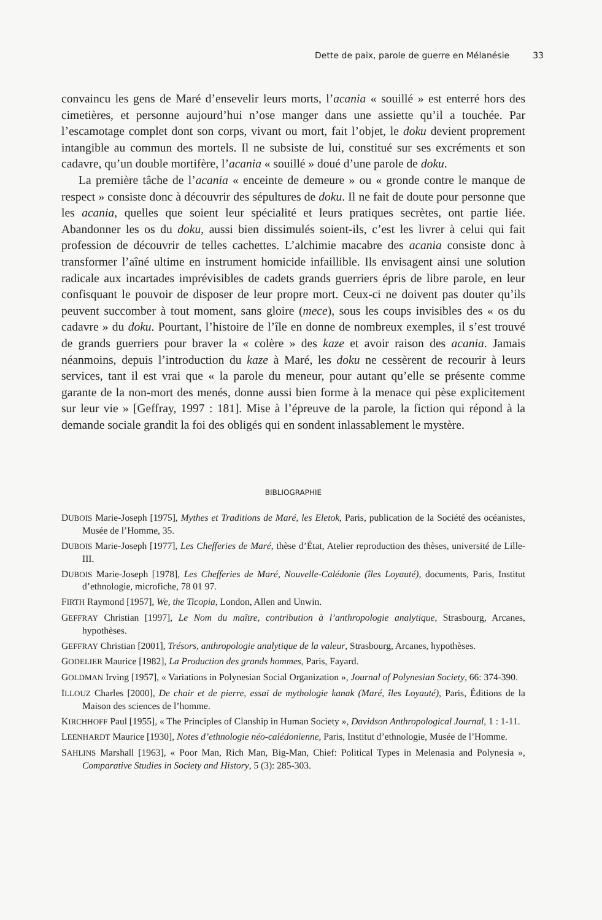Dette de paix, parole de guerre en Mélanésie 33
convaincu les gens de Maré d’ensevelir leurs morts, l’acania « souillé » est enterré hors des cimetières, et personne aujourd’hui n’ose manger dans une assiette qu’il a touchée. Par l’escamotage complet dont son corps, vivant ou mort, fait l’objet, le doku devient proprement intangible au commun des mortels. Il ne subsiste de lui, constitué sur ses excréments et son cadavre, qu’un double mortifère, l’acania « souillé » doué d’une parole de doku.
La première tâche de l’acania « enceinte de demeure » ou « gronde contre le manque de respect » consiste donc à découvrir des sépultures de doku. Il ne fait de doute pour personne que les acania, quelles que soient leur spécialité et leurs pratiques secrètes, ont partie liée. Abandonner les os du doku, aussi bien dissimulés soient-ils, c’est les livrer à celui qui fait profession de découvrir de telles cachettes. L’alchimie macabre des acania consiste donc à transformer l’aîné ultime en instrument homicide infaillible. Ils envisagent ainsi une solution radicale aux incartades imprévisibles de cadets grands guerriers épris de libre parole, en leur confisquant le pouvoir de disposer de leur propre mort. Ceux-ci ne doivent pas douter qu’ils peuvent succomber à tout moment, sans gloire (mece), sous les coups invisibles des « os du cadavre » du doku. Pourtant, l’histoire de l’île en donne de nombreux exemples, il s’est trouvé de grands guerriers pour braver la « colère » des kaze et avoir raison des acania. Jamais néanmoins, depuis l’introduction du kaze à Maré, les doku ne cessèrent de recourir à leurs services, tant il est vrai que « la parole du meneur, pour autant qu’elle se présente comme garante de la non-mort des menés, donne aussi bien forme à la menace qui pèse explicitement sur leur vie » [Geffray, 1997 : 181]. Mise à l’épreuve de la parole, la fiction qui répond à la demande sociale grandit la foi des obligés qui en sondent inlassablement le mystère.
BIBLIOGRAPHIE
DUBOIS Marie-Joseph [1975], Mythes et Traditions de Maré, les Eletok, Paris, publication de la Société des océanistes, Musée de l’Homme, 35.
DUBOIS Marie-Joseph [1977], Les Chefferies de Maré, thèse d’État, Atelier reproduction des thèses, université de Lille-III.
DUBOIS Marie-Joseph [1978], Les Chefferies de Maré, Nouvelle-Calédonie (îles Loyauté), documents, Paris, Institut d’ethnologie, microfiche, 78 01 97.
FIRTH Raymond [1957], We, the Ticopia, London, Allen and Unwin.
GEFFRAY Christian [1997], Le Nom du maître, contribution à l’anthropologie analytique, Strasbourg, Arcanes, hypothèses.
GEFFRAY Christian [2001], Trésors, anthropologie analytique de la valeur, Strasbourg, Arcanes, hypothèses.
GODELIER Maurice [1982], La Production des grands hommes, Paris, Fayard.
GOLDMAN Irving [1957], « Variations in Polynesian Social Organization », Journal of Polynesian Society, 66: 374-390.
ILLOUZ Charles [2000], De chair et de pierre, essai de mythologie kanak (Maré, îles Loyauté), Paris, Éditions de la Maison des sciences de l’homme.
KIRCHHOFF Paul [1955], « The Principles of Clanship in Human Society », Davidson Anthropological Journal, 1 : 1-11.
LEENHARDT Maurice [1930], Notes d’ethnologie néo-calédonienne, Paris, Institut d’ethnologie, Musée de l’Homme.
SAHLINS Marshall [1963], « Poor Man, Rich Man, Big-Man, Chief: Political Types in Melenasia and Polynesia », Comparative Studies in Society and History, 5 (3): 285-303.